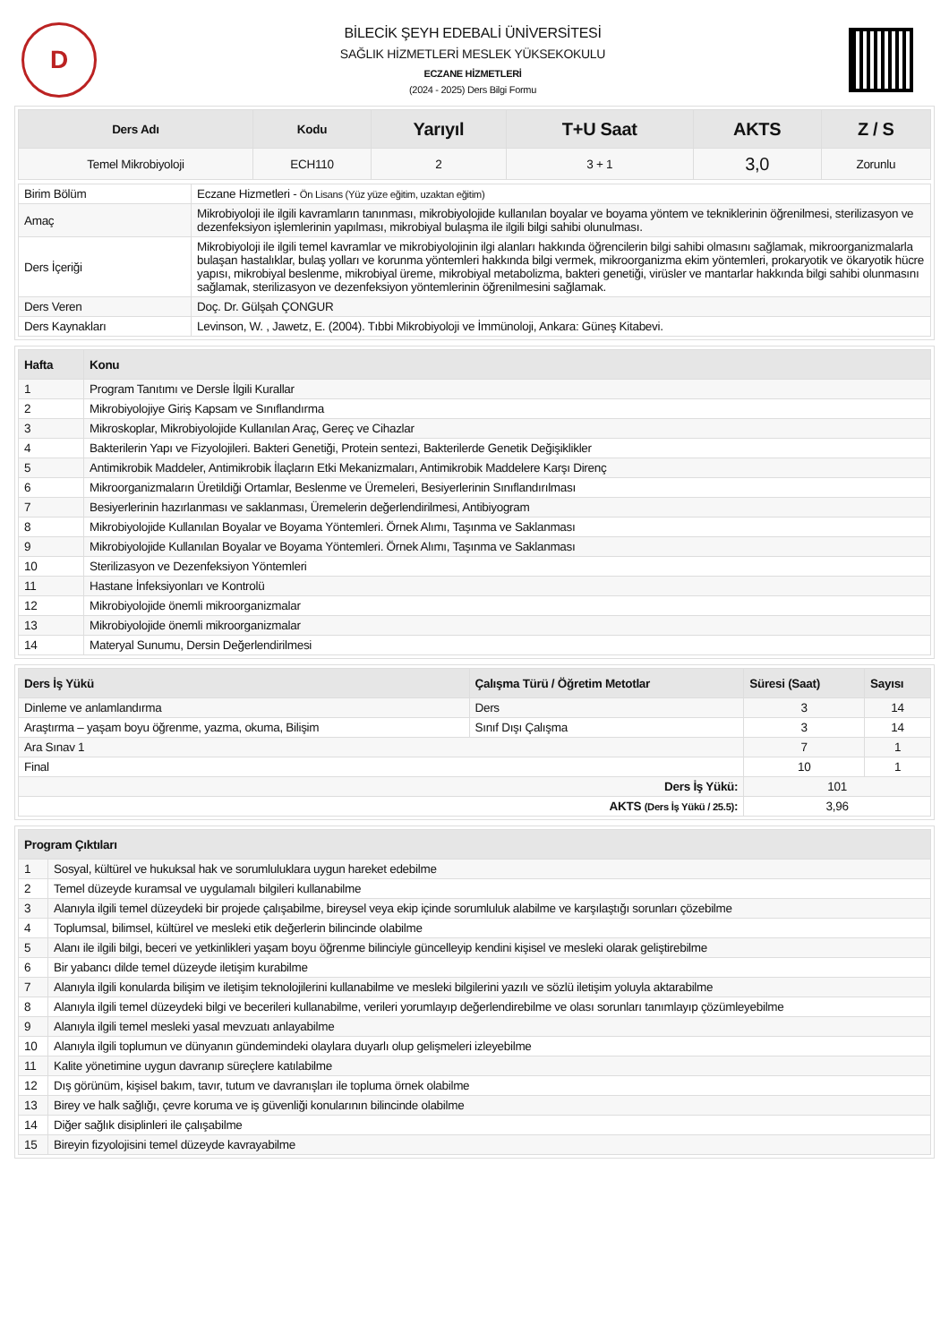D
BİLECİK ŞEYH EDEBALİ ÜNİVERSİTESİ
SAĞLIK HİZMETLERİ MESLEK YÜKSEKOKULU
ECZANE HİZMETLERİ
(2024 - 2025) Ders Bilgi Formu
| Ders Adı | Kodu | Yarıyıl | T+U Saat | AKTS | Z / S |
| --- | --- | --- | --- | --- | --- |
| Temel Mikrobiyoloji | ECH110 | 2 | 3 + 1 | 3,0 | Zorunlu |
| Birim Bölüm | Eczane Hizmetleri - Ön Lisans (Yüz yüze eğitim, uzaktan eğitim) |
| Amaç | Mikrobiyoloji ile ilgili kavramların tanınması, mikrobiyolojide kullanılan boyalar ve boyama yöntem ve tekniklerinin öğrenilmesi, sterilizasyon ve dezenfeksiyon işlemlerinin yapılması, mikrobiyal bulaşma ile ilgili bilgi sahibi olunulması. |
| Ders İçeriği | Mikrobiyoloji ile ilgili temel kavramlar ve mikrobiyolojinin ilgi alanları hakkında öğrencilerin bilgi sahibi olmasını sağlamak, mikroorganizmalarla bulaşan hastalıklar, bulaş yolları ve korunma yöntemleri hakkında bilgi vermek, mikroorganizma ekim yöntemleri, prokaryotik ve ökaryotik hücre yapısı, mikrobiyal beslenme, mikrobiyal üreme, mikrobiyal metabolizma, bakteri genetiği, virüsler ve mantarlar hakkında bilgi sahibi olunmasını sağlamak, sterilizasyon ve dezenfeksiyon yöntemlerinin öğrenilmesini sağlamak. |
| Ders Veren | Doç. Dr. Gülşah ÇONGUR |
| Ders Kaynakları | Levinson, W. , Jawetz, E. (2004). Tıbbi Mikrobiyoloji ve İmmünoloji, Ankara: Güneş Kitabevi. |
| Hafta | Konu |
| --- | --- |
| 1 | Program Tanıtımı ve Dersle İlgili Kurallar |
| 2 | Mikrobiyolojiye Giriş Kapsam ve Sınıflandırma |
| 3 | Mikroskoplar, Mikrobiyolojide Kullanılan Araç, Gereç ve Cihazlar |
| 4 | Bakterilerin Yapı ve Fizyolojileri. Bakteri Genetiği, Protein sentezi, Bakterilerde Genetik Değişiklikler |
| 5 | Antimikrobik Maddeler, Antimikrobik İlaçların Etki Mekanizmaları, Antimikrobik Maddelere Karşı Direnç |
| 6 | Mikroorganizmaların Üretildiği Ortamlar, Beslenme ve Üremeleri, Besiyerlerinin Sınıflandırılması |
| 7 | Besiyerlerinin hazırlanması ve saklanması, Üremelerin değerlendirilmesi, Antibiyogram |
| 8 | Mikrobiyolojide Kullanılan Boyalar ve Boyama Yöntemleri. Örnek Alımı, Taşınma ve Saklanması |
| 9 | Mikrobiyolojide Kullanılan Boyalar ve Boyama Yöntemleri. Örnek Alımı, Taşınma ve Saklanması |
| 10 | Sterilizasyon ve Dezenfeksiyon Yöntemleri |
| 11 | Hastane İnfeksiyonları ve Kontrolü |
| 12 | Mikrobiyolojide önemli mikroorganizmalar |
| 13 | Mikrobiyolojide önemli mikroorganizmalar |
| 14 | Materyal Sunumu, Dersin Değerlendirilmesi |
| Ders İş Yükü | Çalışma Türü / Öğretim Metotlar | Süresi (Saat) | Sayısı |
| --- | --- | --- | --- |
| Dinleme ve anlamlandırma | Ders | 3 | 14 |
| Araştırma – yaşam boyu öğrenme, yazma, okuma, Bilişim | Sınıf Dışı Çalışma | 3 | 14 |
| Ara Sınav 1 | | 7 | 1 |
| Final | | 10 | 1 |
| Ders İş Yükü: | | 101 | |
| AKTS (Ders İş Yükü / 25.5) : | | 3,96 | |
| Program Çıktıları | |
| --- | --- |
| 1 | Sosyal, kültürel ve hukuksal hak ve sorumluluklara uygun hareket edebilme |
| 2 | Temel düzeyde kuramsal ve uygulamalı bilgileri kullanabilme |
| 3 | Alanıyla ilgili temel düzeydeki bir projede çalışabilme, bireysel veya ekip içinde sorumluluk alabilme ve karşılaştığı sorunları çözebilme |
| 4 | Toplumsal, bilimsel, kültürel ve mesleki etik değerlerin bilincinde olabilme |
| 5 | Alanı ile ilgili bilgi, beceri ve yetkinlikleri yaşam boyu öğrenme bilinciyle güncelleyip kendini kişisel ve mesleki olarak geliştirebilme |
| 6 | Bir yabancı dilde temel düzeyde iletişim kurabilme |
| 7 | Alanıyla ilgili konularda bilişim ve iletişim teknolojilerini kullanabilme ve mesleki bilgilerini yazılı ve sözlü iletişim yoluyla aktarabilme |
| 8 | Alanıyla ilgili temel düzeydeki bilgi ve becerileri kullanabilme, verileri yorumlayıp değerlendirebilme ve olası sorunları tanımlayıp çözümleyebilme |
| 9 | Alanıyla ilgili temel mesleki yasal mevzuatı anlayabilme |
| 10 | Alanıyla ilgili toplumun ve dünyanın gündemindeki olaylara duyarlı olup gelişmeleri izleyebilme |
| 11 | Kalite yönetimine uygun davranıp süreçlere katılabilme |
| 12 | Dış görünüm, kişisel bakım, tavır, tutum ve davranışları ile topluma örnek olabilme |
| 13 | Birey ve halk sağlığı, çevre koruma ve iş güvenliği konularının bilincinde olabilme |
| 14 | Diğer sağlık disiplinleri ile çalışabilme |
| 15 | Bireyin fizyolojisini temel düzeyde kavrayabilme |